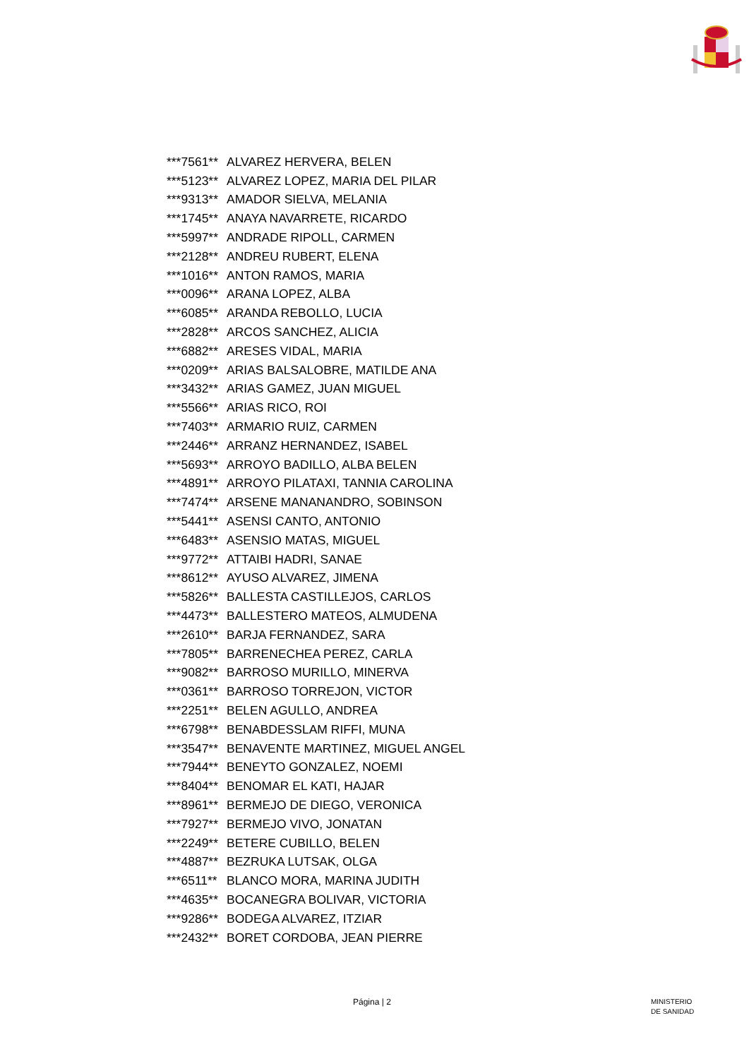| ***7561** | ALVAREZ HERVERA, BELEN |
| ***5123** | ALVAREZ LOPEZ, MARIA DEL PILAR |
| ***9313** | AMADOR SIELVA, MELANIA |
| ***1745** | ANAYA NAVARRETE, RICARDO |
| ***5997** | ANDRADE RIPOLL, CARMEN |
| ***2128** | ANDREU RUBERT, ELENA |
| ***1016** | ANTON RAMOS, MARIA |
| ***0096** | ARANA LOPEZ, ALBA |
| ***6085** | ARANDA REBOLLO, LUCIA |
| ***2828** | ARCOS SANCHEZ, ALICIA |
| ***6882** | ARESES VIDAL, MARIA |
| ***0209** | ARIAS BALSALOBRE, MATILDE ANA |
| ***3432** | ARIAS GAMEZ, JUAN MIGUEL |
| ***5566** | ARIAS RICO, ROI |
| ***7403** | ARMARIO RUIZ, CARMEN |
| ***2446** | ARRANZ HERNANDEZ, ISABEL |
| ***5693** | ARROYO BADILLO, ALBA BELEN |
| ***4891** | ARROYO PILATAXI, TANNIA CAROLINA |
| ***7474** | ARSENE MANANANDRO, SOBINSON |
| ***5441** | ASENSI CANTO, ANTONIO |
| ***6483** | ASENSIO MATAS, MIGUEL |
| ***9772** | ATTAIBI HADRI, SANAE |
| ***8612** | AYUSO ALVAREZ, JIMENA |
| ***5826** | BALLESTA CASTILLEJOS, CARLOS |
| ***4473** | BALLESTERO MATEOS, ALMUDENA |
| ***2610** | BARJA FERNANDEZ, SARA |
| ***7805** | BARRENECHEA PEREZ, CARLA |
| ***9082** | BARROSO MURILLO, MINERVA |
| ***0361** | BARROSO TORREJON, VICTOR |
| ***2251** | BELEN AGULLO, ANDREA |
| ***6798** | BENABDESSLAM RIFFI, MUNA |
| ***3547** | BENAVENTE MARTINEZ, MIGUEL ANGEL |
| ***7944** | BENEYTO GONZALEZ, NOEMI |
| ***8404** | BENOMAR EL KATI, HAJAR |
| ***8961** | BERMEJO DE DIEGO, VERONICA |
| ***7927** | BERMEJO VIVO, JONATAN |
| ***2249** | BETERE CUBILLO, BELEN |
| ***4887** | BEZRUKA LUTSAK, OLGA |
| ***6511** | BLANCO MORA, MARINA JUDITH |
| ***4635** | BOCANEGRA BOLIVAR, VICTORIA |
| ***9286** | BODEGA ALVAREZ, ITZIAR |
| ***2432** | BORET CORDOBA, JEAN PIERRE |
Página | 2
MINISTERIO
DE SANIDAD